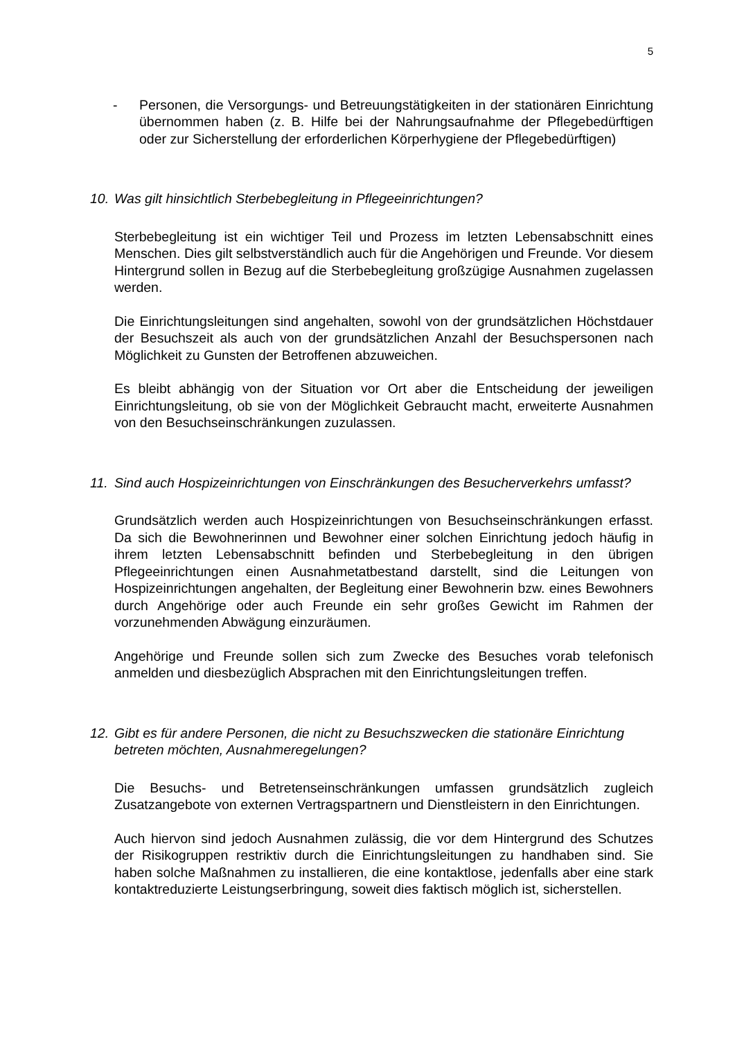5
- Personen, die Versorgungs- und Betreuungstätigkeiten in der stationären Einrichtung übernommen haben (z. B. Hilfe bei der Nahrungsaufnahme der Pflegebedürftigen oder zur Sicherstellung der erforderlichen Körperhygiene der Pflegebedürftigen)
10. Was gilt hinsichtlich Sterbebegleitung in Pflegeeinrichtungen?
Sterbebegleitung ist ein wichtiger Teil und Prozess im letzten Lebensabschnitt eines Menschen. Dies gilt selbstverständlich auch für die Angehörigen und Freunde. Vor diesem Hintergrund sollen in Bezug auf die Sterbebegleitung großzügige Ausnahmen zugelassen werden.
Die Einrichtungsleitungen sind angehalten, sowohl von der grundsätzlichen Höchstdauer der Besuchszeit als auch von der grundsätzlichen Anzahl der Besuchspersonen nach Möglichkeit zu Gunsten der Betroffenen abzuweichen.
Es bleibt abhängig von der Situation vor Ort aber die Entscheidung der jeweiligen Einrichtungsleitung, ob sie von der Möglichkeit Gebraucht macht, erweiterte Ausnahmen von den Besuchseinschränkungen zuzulassen.
11. Sind auch Hospizeinrichtungen von Einschränkungen des Besucherverkehrs umfasst?
Grundsätzlich werden auch Hospizeinrichtungen von Besuchseinschränkungen erfasst. Da sich die Bewohnerinnen und Bewohner einer solchen Einrichtung jedoch häufig in ihrem letzten Lebensabschnitt befinden und Sterbebegleitung in den übrigen Pflegeeinrichtungen einen Ausnahmetatbestand darstellt, sind die Leitungen von Hospizeinrichtungen angehalten, der Begleitung einer Bewohnerin bzw. eines Bewohners durch Angehörige oder auch Freunde ein sehr großes Gewicht im Rahmen der vorzunehmenden Abwägung einzuräumen.
Angehörige und Freunde sollen sich zum Zwecke des Besuches vorab telefonisch anmelden und diesbezüglich Absprachen mit den Einrichtungsleitungen treffen.
12. Gibt es für andere Personen, die nicht zu Besuchszwecken die stationäre Einrichtung betreten möchten, Ausnahmeregelungen?
Die Besuchs- und Betretenseinschränkungen umfassen grundsätzlich zugleich Zusatzangebote von externen Vertragspartnern und Dienstleistern in den Einrichtungen.
Auch hiervon sind jedoch Ausnahmen zulässig, die vor dem Hintergrund des Schutzes der Risikogruppen restriktiv durch die Einrichtungsleitungen zu handhaben sind. Sie haben solche Maßnahmen zu installieren, die eine kontaktlose, jedenfalls aber eine stark kontaktreduzierte Leistungserbringung, soweit dies faktisch möglich ist, sicherstellen.